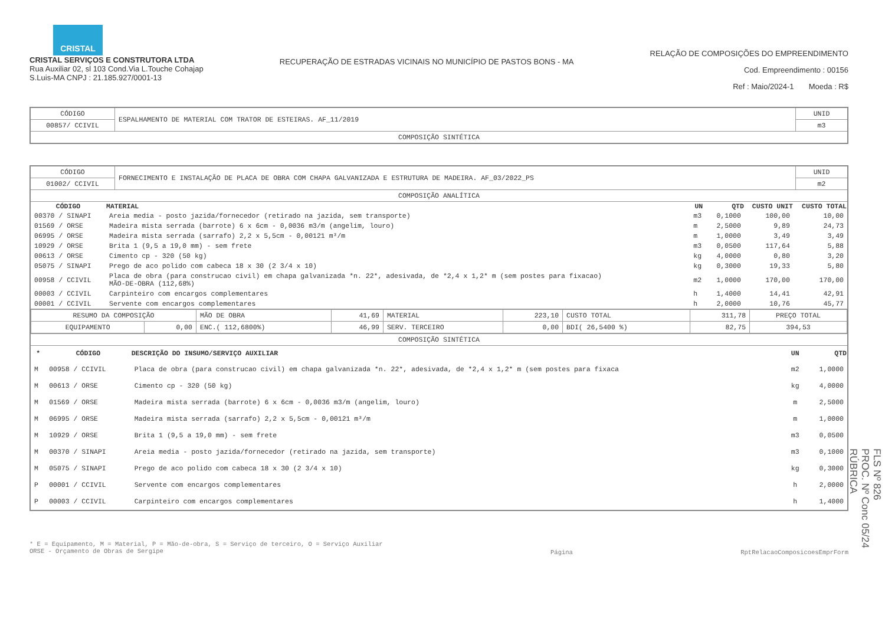CRISTAL
CRISTAL SERVIÇOS E CONSTRUTORA LTDA
Rua Auxiliar 02, sl 103 Cond.Via L.Touche Cohajap
S.Luis-MA CNPJ : 21.185.927/0001-13
RECUPERAÇÃO DE ESTRADAS VICINAIS NO MUNICÍPIO DE PASTOS BONS - MA
RELAÇÃO DE COMPOSIÇÕES DO EMPREENDIMENTO
Cod. Empreendimento : 00156
Ref : Maio/2024-1 Moeda : R$
| CÓDIGO | ESPALHAMENTO DE MATERIAL COM TRATOR DE ESTEIRAS. AF_11/2019 | UNID |
| 00857/ CCIVIL | | m3 |
| COMPOSIÇÃO SINTÉTICA | | |
| CÓDIGO | FORNECIMENTO E INSTALAÇÃO DE PLACA DE OBRA COM CHAPA GALVANIZADA E ESTRUTURA DE MADEIRA. AF_03/2022_PS | UNID |
| 01002/ CCIVIL | | m2 |
| COMPOSIÇÃO ANALÍTICA | | |
| / CÓDIGO / MATERIAL / UN / QTD / CUSTO UNIT / CUSTO TOTAL / / --- / --- / --- / --- / --- / --- / / 00370 / SINAPI / Areia media - posto jazida/fornecedor (retirado na jazida, sem transporte) / m3 / 0,1000 / 100,00 / 10,00 / / 01569 / ORSE / Madeira mista serrada (barrote) 6 x 6cm - 0,0036 m3/m (angelim, louro) / m / 2,5000 / 9,89 / 24,73 / / 06995 / ORSE / Madeira mista serrada (sarrafo) 2,2 x 5,5cm - 0,00121 m³/m / m / 1,0000 / 3,49 / 3,49 / / 10929 / ORSE / Brita 1 (9,5 a 19,0 mm) - sem frete / m3 / 0,0500 / 117,64 / 5,88 / / 00613 / ORSE / Cimento cp - 320 (50 kg) / kg / 4,0000 / 0,80 / 3,20 / / 05075 / SINAPI / Prego de aco polido com cabeca 18 x 30 (2 3/4 x 10) / kg / 0,3000 / 19,33 / 5,80 / / 00958 / CCIVIL / Placa de obra (para construcao civil) em chapa galvanizada *n. 22*, adesivada, de *2,4 x 1,2* m (sem postes para fixacao) MÃO-DE-OBRA (112,68%) / m2 / 1,0000 / 170,00 / 170,00 / / 00003 / CCIVIL / Carpinteiro com encargos complementares / h / 1,4000 / 14,41 / 42,91 / / 00001 / CCIVIL / Servente com encargos complementares / h / 2,0000 / 10,76 / 45,77 / | | |
| / RESUMO DA COMPOSIÇÃO / / MÃO DE OBRA / 41,69 / MATERIAL / 223,10 / CUSTO TOTAL / 311,78 / PREÇO TOTAL / / EQUIPAMENTO / 0,00 / ENC.( 112,6800%) / 46,99 / SERV. TERCEIRO / 0,00 / BDI( 26,5400 %) / 82,75 / 394,53 / | | |
| COMPOSIÇÃO SINTÉTICA | | |
| / * / CÓDIGO / DESCRIÇÃO DO INSUMO/SERVIÇO AUXILIAR / UN / QTD / / --- / --- / --- / --- / --- / / M / 00958 / CCIVIL / Placa de obra (para construcao civil) em chapa galvanizada *n. 22*, adesivada, de *2,4 x 1,2* m (sem postes para fixaca / m2 / 1,0000 / / M / 00613 / ORSE / Cimento cp - 320 (50 kg) / kg / 4,0000 / / M / 01569 / ORSE / Madeira mista serrada (barrote) 6 x 6cm - 0,0036 m3/m (angelim, louro) / m / 2,5000 / / M / 06995 / ORSE / Madeira mista serrada (sarrafo) 2,2 x 5,5cm - 0,00121 m³/m / m / 1,0000 / / M / 10929 / ORSE / Brita 1 (9,5 a 19,0 mm) - sem frete / m3 / 0,0500 / / M / 00370 / SINAPI / Areia media - posto jazida/fornecedor (retirado na jazida, sem transporte) / m3 / 0,1000 / / M / 05075 / SINAPI / Prego de aco polido com cabeca 18 x 30 (2 3/4 x 10) / kg / 0,3000 / / P / 00001 / CCIVIL / Servente com encargos complementares / h / 2,0000 / / P / 00003 / CCIVIL / Carpinteiro com encargos complementares / h / 1,4000 / | | |
* E = Equipamento, M = Material, P = Mão-de-obra, S = Serviço de terceiro, O = Serviço Auxiliar
ORSE - Orçamento de Obras de Sergipe
Página RptRelacaoComposicoesEmprForm
FLS Nº 826
PROC. Nº Conc 05/24
RÚBRICA